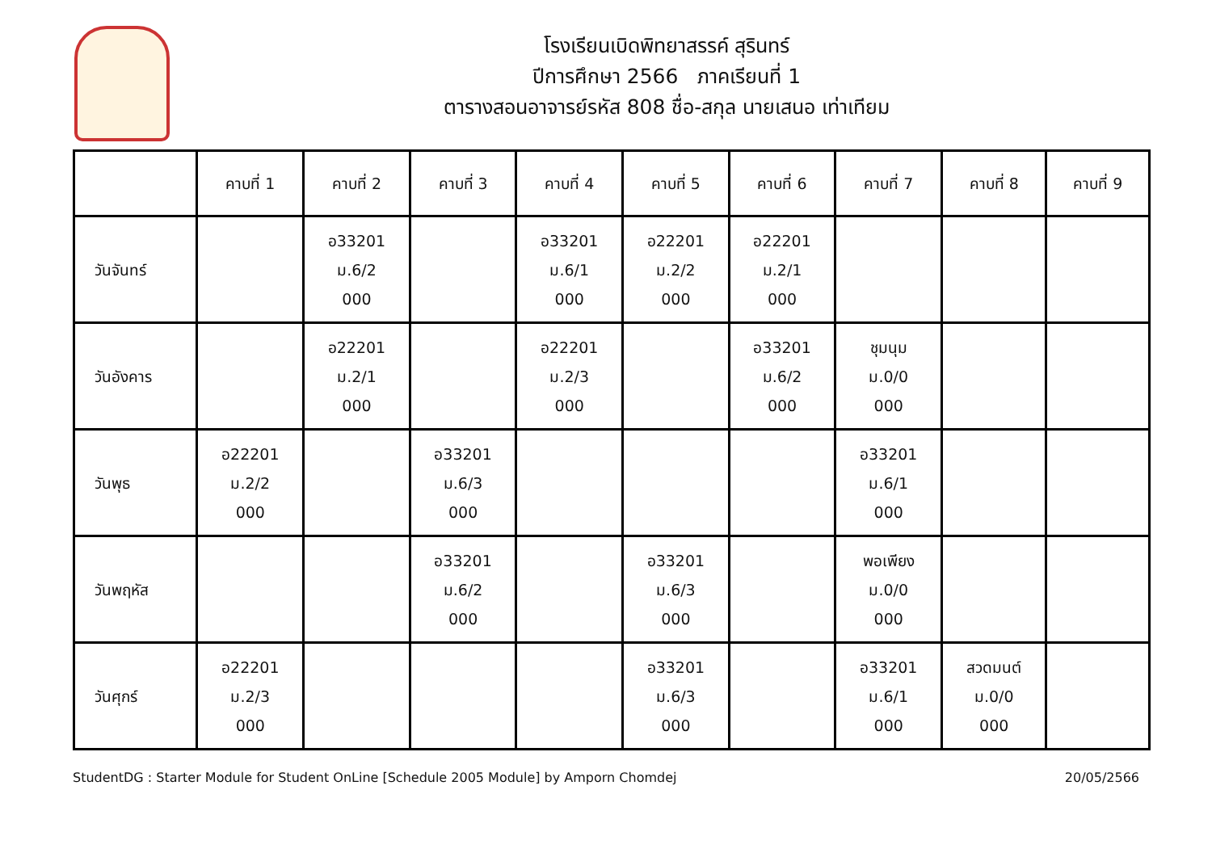โรงเรียนเบิดพิทยาสรรค์ สุรินทร์
ปีการศึกษา 2566 ภาคเรียนที่ 1
ตารางสอนอาจารย์รหัส 808 ชื่อ-สกุล นายเสนอ เท่าเทียม
| | คาบที่ 1 | คาบที่ 2 | คาบที่ 3 | คาบที่ 4 | คาบที่ 5 | คาบที่ 6 | คาบที่ 7 | คาบที่ 8 | คาบที่ 9 |
| --- | --- | --- | --- | --- | --- | --- | --- | --- | --- |
| วันจันทร์ | | อ33201 ม.6/2 000 | | อ33201 ม.6/1 000 | อ22201 ม.2/2 000 | อ22201 ม.2/1 000 | | | |
| วันอังคาร | | อ22201 ม.2/1 000 | | อ22201 ม.2/3 000 | | อ33201 ม.6/2 000 | ชุมนุม ม.0/0 000 | | |
| วันพุธ | อ22201 ม.2/2 000 | | อ33201 ม.6/3 000 | | | | อ33201 ม.6/1 000 | | |
| วันพฤหัส | | | อ33201 ม.6/2 000 | | อ33201 ม.6/3 000 | | พอเพียง ม.0/0 000 | | |
| วันศุกร์ | อ22201 ม.2/3 000 | | | | อ33201 ม.6/3 000 | | อ33201 ม.6/1 000 | สวดมนต์ ม.0/0 000 | |
StudentDG : Starter Module for Student OnLine [Schedule 2005 Module] by Amporn Chomdej 20/05/2566